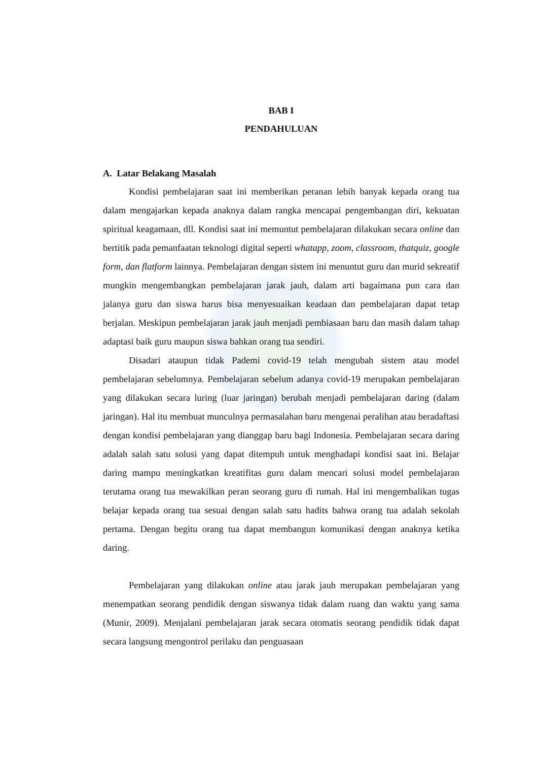BAB I
PENDAHULUAN
A. Latar Belakang Masalah
Kondisi pembelajaran saat ini memberikan peranan lebih banyak kepada orang tua dalam mengajarkan kepada anaknya dalam rangka mencapai pengembangan diri, kekuatan spiritual keagamaan, dll. Kondisi saat ini memuntut pembelajaran dilakukan secara online dan bertitik pada pemanfaatan teknologi digital seperti whatapp, zoom, classroom, thatquiz, google form, dan flatform lainnya. Pembelajaran dengan sistem ini menuntut guru dan murid sekreatif mungkin mengembangkan pembelajaran jarak jauh, dalam arti bagaimana pun cara dan jalanya guru dan siswa harus bisa menyesuaikan keadaan dan pembelajaran dapat tetap berjalan. Meskipun pembelajaran jarak jauh menjadi pembiasaan baru dan masih dalam tahap adaptasi baik guru maupun siswa bahkan orang tua sendiri.
Disadari ataupun tidak Pademi covid-19 telah mengubah sistem atau model pembelajaran sebelumnya. Pembelajaran sebelum adanya covid-19 merupakan pembelajaran yang dilakukan secara luring (luar jaringan) berubah menjadi pembelajaran daring (dalam jaringan). Hal itu membuat munculnya permasalahan baru mengenai peralihan atau beradaftasi dengan kondisi pembelajaran yang dianggap baru bagi Indonesia. Pembelajaran secara daring adalah salah satu solusi yang dapat ditempuh untuk menghadapi kondisi saat ini. Belajar daring mampu meningkatkan kreatifitas guru dalam mencari solusi model pembelajaran terutama orang tua mewakilkan peran seorang guru di rumah. Hal ini mengembalikan tugas belajar kepada orang tua sesuai dengan salah satu hadits bahwa orang tua adalah sekolah pertama. Dengan begitu orang tua dapat membangun komunikasi dengan anaknya ketika daring.
Pembelajaran yang dilakukan online atau jarak jauh merupakan pembelajaran yang menempatkan seorang pendidik dengan siswanya tidak dalam ruang dan waktu yang sama (Munir, 2009). Menjalani pembelajaran jarak secara otomatis seorang pendidik tidak dapat secara langsung mengontrol perilaku dan penguasaan